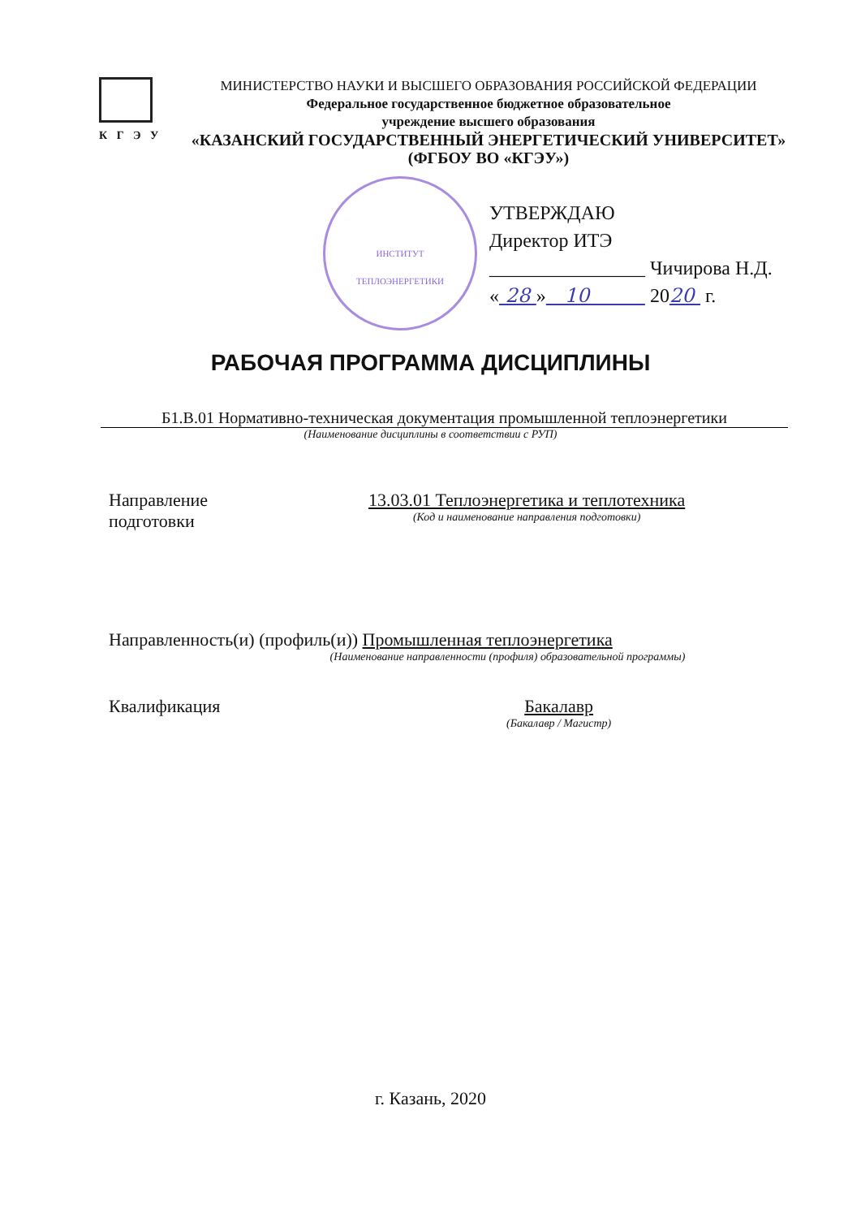К Г Э У
МИНИСТЕРСТВО НАУКИ И ВЫСШЕГО ОБРАЗОВАНИЯ РОССИЙСКОЙ ФЕДЕРАЦИИ
Федеральное государственное бюджетное образовательное
учреждение высшего образования
«КАЗАНСКИЙ ГОСУДАРСТВЕННЫЙ ЭНЕРГЕТИЧЕСКИЙ УНИВЕРСИТЕТ»
(ФГБОУ ВО «КГЭУ»)
ИНСТИТУТ
ТЕПЛОЭНЕРГЕТИКИ
УТВЕРЖДАЮ
Директор ИТЭ
________________ Чичирова Н.Д.
« 28 » 10 2020 г.
РАБОЧАЯ ПРОГРАММА ДИСЦИПЛИНЫ
Б1.В.01 Нормативно-техническая документация промышленной теплоэнергетики
(Наименование дисциплины в соответствии с РУП)
Направление
подготовки
13.03.01 Теплоэнергетика и теплотехника
(Код и наименование направления подготовки)
Направленность(и) (профиль(и)) Промышленная теплоэнергетика
(Наименование направленности (профиля) образовательной программы)
Квалификация Бакалавр
(Бакалавр / Магистр)
г. Казань, 2020